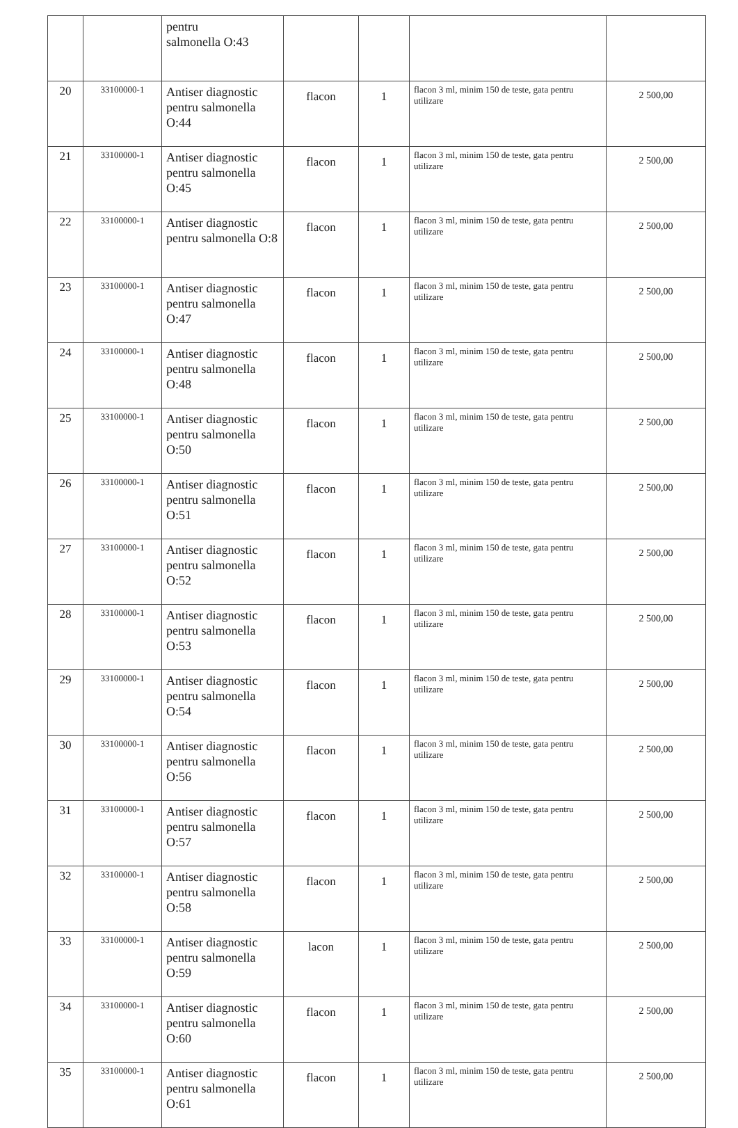| | | pentru salmonella O:43 | | | | |
| 20 | 33100000-1 | Antiser diagnostic pentru salmonella O:44 | flacon | 1 | flacon 3 ml, minim 150 de teste, gata pentru utilizare | 2 500,00 |
| 21 | 33100000-1 | Antiser diagnostic pentru salmonella O:45 | flacon | 1 | flacon 3 ml, minim 150 de teste, gata pentru utilizare | 2 500,00 |
| 22 | 33100000-1 | Antiser diagnostic pentru salmonella O:8 | flacon | 1 | flacon 3 ml, minim 150 de teste, gata pentru utilizare | 2 500,00 |
| 23 | 33100000-1 | Antiser diagnostic pentru salmonella O:47 | flacon | 1 | flacon 3 ml, minim 150 de teste, gata pentru utilizare | 2 500,00 |
| 24 | 33100000-1 | Antiser diagnostic pentru salmonella O:48 | flacon | 1 | flacon 3 ml, minim 150 de teste, gata pentru utilizare | 2 500,00 |
| 25 | 33100000-1 | Antiser diagnostic pentru salmonella O:50 | flacon | 1 | flacon 3 ml, minim 150 de teste, gata pentru utilizare | 2 500,00 |
| 26 | 33100000-1 | Antiser diagnostic pentru salmonella O:51 | flacon | 1 | flacon 3 ml, minim 150 de teste, gata pentru utilizare | 2 500,00 |
| 27 | 33100000-1 | Antiser diagnostic pentru salmonella O:52 | flacon | 1 | flacon 3 ml, minim 150 de teste, gata pentru utilizare | 2 500,00 |
| 28 | 33100000-1 | Antiser diagnostic pentru salmonella O:53 | flacon | 1 | flacon 3 ml, minim 150 de teste, gata pentru utilizare | 2 500,00 |
| 29 | 33100000-1 | Antiser diagnostic pentru salmonella O:54 | flacon | 1 | flacon 3 ml, minim 150 de teste, gata pentru utilizare | 2 500,00 |
| 30 | 33100000-1 | Antiser diagnostic pentru salmonella O:56 | flacon | 1 | flacon 3 ml, minim 150 de teste, gata pentru utilizare | 2 500,00 |
| 31 | 33100000-1 | Antiser diagnostic pentru salmonella O:57 | flacon | 1 | flacon 3 ml, minim 150 de teste, gata pentru utilizare | 2 500,00 |
| 32 | 33100000-1 | Antiser diagnostic pentru salmonella O:58 | flacon | 1 | flacon 3 ml, minim 150 de teste, gata pentru utilizare | 2 500,00 |
| 33 | 33100000-1 | Antiser diagnostic pentru salmonella O:59 | lacon | 1 | flacon 3 ml, minim 150 de teste, gata pentru utilizare | 2 500,00 |
| 34 | 33100000-1 | Antiser diagnostic pentru salmonella O:60 | flacon | 1 | flacon 3 ml, minim 150 de teste, gata pentru utilizare | 2 500,00 |
| 35 | 33100000-1 | Antiser diagnostic pentru salmonella O:61 | flacon | 1 | flacon 3 ml, minim 150 de teste, gata pentru utilizare | 2 500,00 |